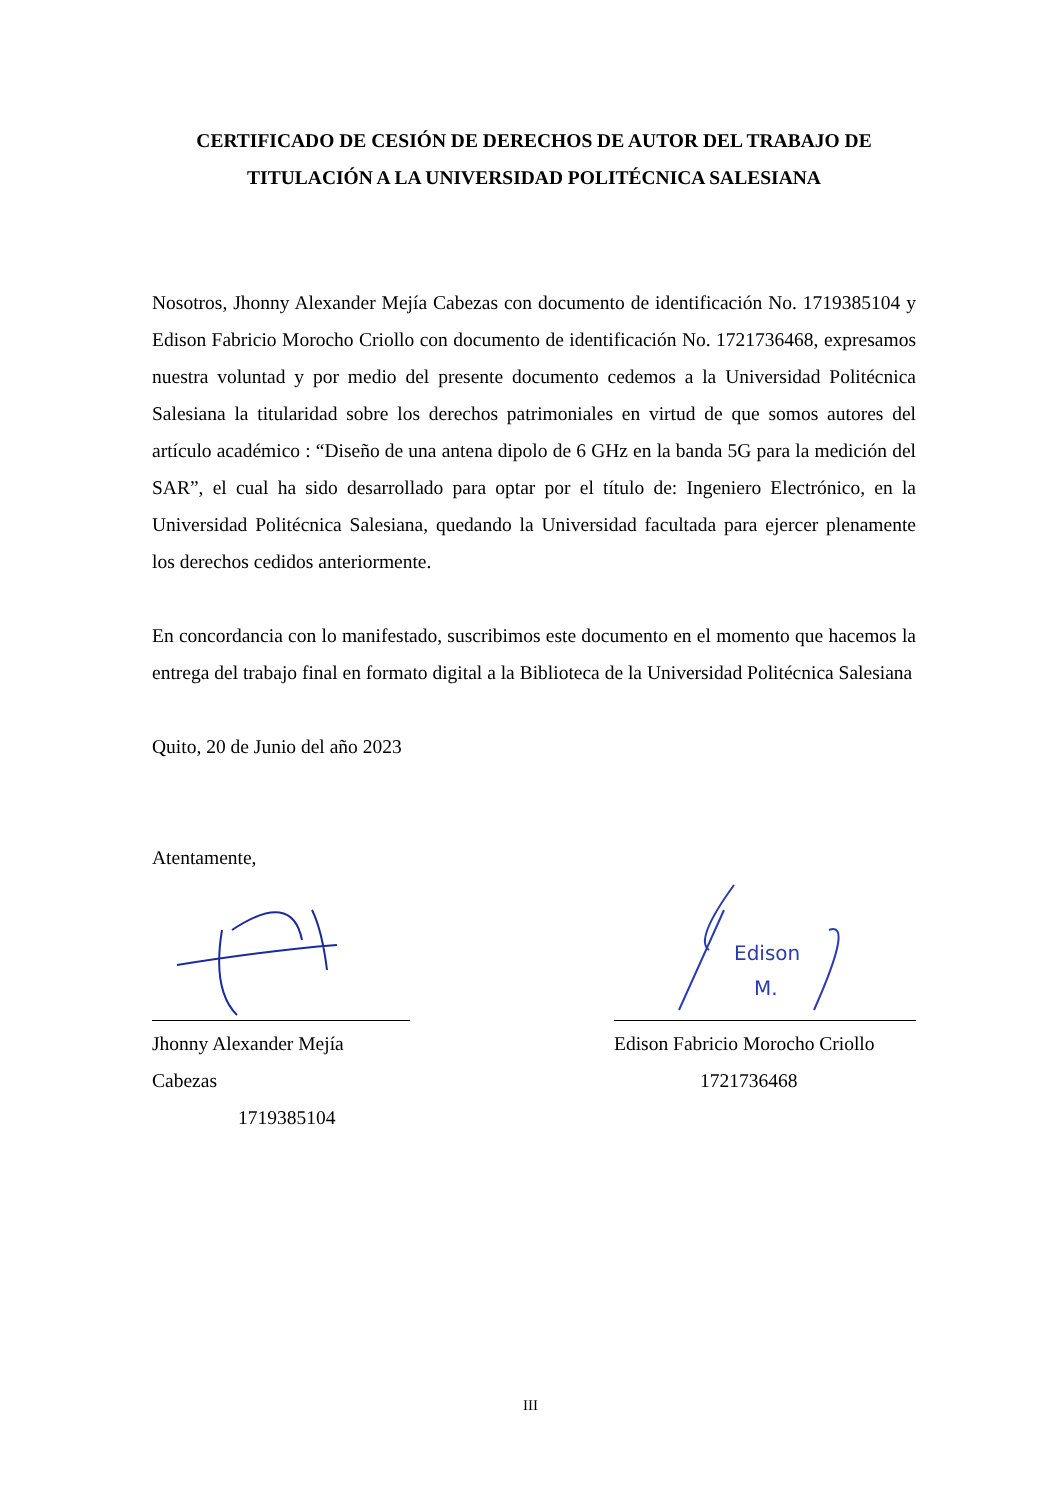CERTIFICADO DE CESIÓN DE DERECHOS DE AUTOR DEL TRABAJO DE TITULACIÓN A LA UNIVERSIDAD POLITÉCNICA SALESIANA
Nosotros, Jhonny Alexander Mejía Cabezas con documento de identificación No. 1719385104 y Edison Fabricio Morocho Criollo con documento de identificación No. 1721736468, expresamos nuestra voluntad y por medio del presente documento cedemos a la Universidad Politécnica Salesiana la titularidad sobre los derechos patrimoniales en virtud de que somos autores del artículo académico : “Diseño de una antena dipolo de 6 GHz en la banda 5G para la medición del SAR”, el cual ha sido desarrollado para optar por el título de: Ingeniero Electrónico, en la Universidad Politécnica Salesiana, quedando la Universidad facultada para ejercer plenamente los derechos cedidos anteriormente.
En concordancia con lo manifestado, suscribimos este documento en el momento que hacemos la entrega del trabajo final en formato digital a la Biblioteca de la Universidad Politécnica Salesiana
Quito, 20 de Junio del año 2023
Atentamente,
Jhonny Alexander Mejía Cabezas
1719385104
Edison
M.
Edison Fabricio Morocho Criollo
1721736468
III